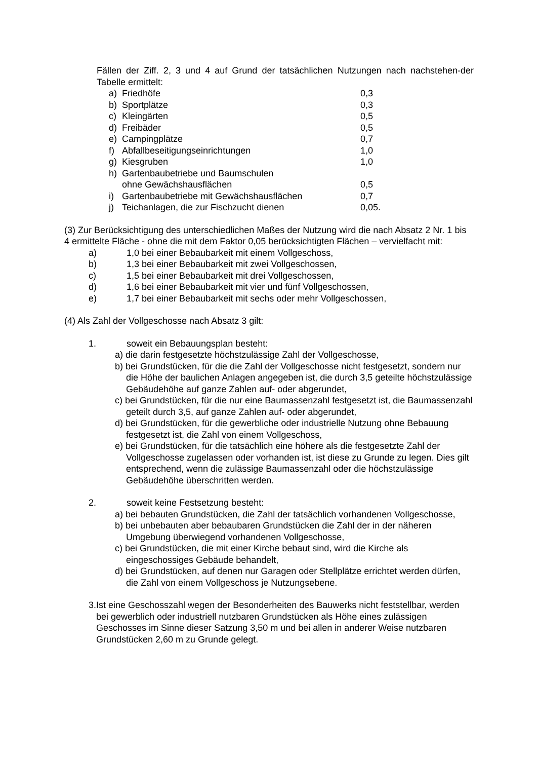Fällen der Ziff. 2, 3 und 4 auf Grund der tatsächlichen Nutzungen nach nachstehen-der Tabelle ermittelt:
a) Friedhöfe 0,3
b) Sportplätze 0,3
c) Kleingärten 0,5
d) Freibäder 0,5
e) Campingplätze 0,7
f) Abfallbeseitigungseinrichtungen 1,0
g) Kiesgruben 1,0
h) Gartenbaubetriebe und Baumschulen
ohne Gewächshausflächen
0,5
i) Gartenbaubetriebe mit Gewächshausflächen 0,7
j) Teichanlagen, die zur Fischzucht dienen 0,05.
(3) Zur Berücksichtigung des unterschiedlichen Maßes der Nutzung wird die nach Absatz 2 Nr. 1 bis 4 ermittelte Fläche - ohne die mit dem Faktor 0,05 berücksichtigten Flächen – vervielfacht mit:
a) 1,0 bei einer Bebaubarkeit mit einem Vollgeschoss,
b) 1,3 bei einer Bebaubarkeit mit zwei Vollgeschossen,
c) 1,5 bei einer Bebaubarkeit mit drei Vollgeschossen,
d) 1,6 bei einer Bebaubarkeit mit vier und fünf Vollgeschossen,
e) 1,7 bei einer Bebaubarkeit mit sechs oder mehr Vollgeschossen,
(4) Als Zahl der Vollgeschosse nach Absatz 3 gilt:
1. soweit ein Bebauungsplan besteht:
a) die darin festgesetzte höchstzulässige Zahl der Vollgeschosse,
b) bei Grundstücken, für die die Zahl der Vollgeschosse nicht festgesetzt, sondern nur die Höhe der baulichen Anlagen angegeben ist, die durch 3,5 geteilte höchstzulässige Gebäudehöhe auf ganze Zahlen auf- oder abgerundet,
c) bei Grundstücken, für die nur eine Baumassenzahl festgesetzt ist, die Baumassenzahl geteilt durch 3,5, auf ganze Zahlen auf- oder abgerundet,
d) bei Grundstücken, für die gewerbliche oder industrielle Nutzung ohne Bebauung festgesetzt ist, die Zahl von einem Vollgeschoss,
e) bei Grundstücken, für die tatsächlich eine höhere als die festgesetzte Zahl der Vollgeschosse zugelassen oder vorhanden ist, ist diese zu Grunde zu legen. Dies gilt entsprechend, wenn die zulässige Baumassenzahl oder die höchstzulässige Gebäudehöhe überschritten werden.
2. soweit keine Festsetzung besteht:
a) bei bebauten Grundstücken, die Zahl der tatsächlich vorhandenen Vollgeschosse,
b) bei unbebauten aber bebaubaren Grundstücken die Zahl der in der näheren Umgebung überwiegend vorhandenen Vollgeschosse,
c) bei Grundstücken, die mit einer Kirche bebaut sind, wird die Kirche als eingeschossiges Gebäude behandelt,
d) bei Grundstücken, auf denen nur Garagen oder Stellplätze errichtet werden dürfen, die Zahl von einem Vollgeschoss je Nutzungsebene.
3. Ist eine Geschosszahl wegen der Besonderheiten des Bauwerks nicht feststellbar, werden bei gewerblich oder industriell nutzbaren Grundstücken als Höhe eines zulässigen Geschosses im Sinne dieser Satzung 3,50 m und bei allen in anderer Weise nutzbaren Grundstücken 2,60 m zu Grunde gelegt.